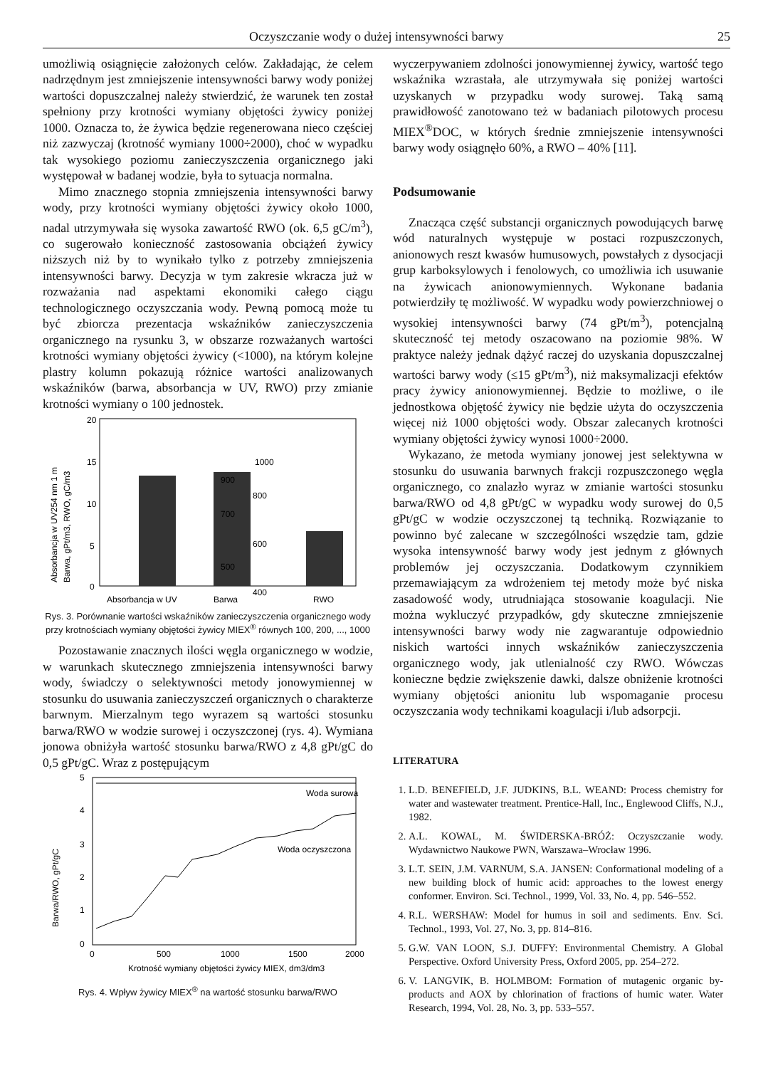Oczyszczanie wody o dużej intensywności barwy 25
umożliwią osiągnięcie założonych celów. Zakładając, że celem nadrzędnym jest zmniejszenie intensywności barwy wody poniżej wartości dopuszczalnej należy stwierdzić, że warunek ten został spełniony przy krotności wymiany objętości żywicy poniżej 1000. Oznacza to, że żywica będzie regenerowana nieco częściej niż zazwyczaj (krotność wymiany 1000÷2000), choć w wypadku tak wysokiego poziomu zanieczyszczenia organicznego jaki występował w badanej wodzie, była to sytuacja normalna.
Mimo znacznego stopnia zmniejszenia intensywności barwy wody, przy krotności wymiany objętości żywicy około 1000, nadal utrzymywała się wysoka zawartość RWO (ok. 6,5 gC/m<sup>3</sup>), co sugerowało konieczność zastosowania obciążeń żywicy niższych niż by to wynikało tylko z potrzeby zmniejszenia intensywności barwy. Decyzja w tym zakresie wkracza już w rozważania nad aspektami ekonomiki całego ciągu technologicznego oczyszczania wody. Pewną pomocą może tu być zbiorcza prezentacja wskaźników zanieczyszczenia organicznego na rysunku 3, w obszarze rozważanych wartości krotności wymiany objętości żywicy (<1000), na którym kolejne plastry kolumn pokazują różnice wartości analizowanych wskaźników (barwa, absorbancja w UV, RWO) przy zmianie krotności wymiany o 100 jednostek.
Absorbancja w UV254 nm 1 m
Barwa, gPt/m3, RWO, gC/m3
20
15
10
5
0
1000
900
800
700
600
500
400
Absorbancja w UV
Barwa
RWO
Rys. 3. Porównanie wartości wskaźników zanieczyszczenia organicznego wody przy krotnościach wymiany objętości żywicy MIEX<sup>®</sup> równych 100, 200, ..., 1000
Pozostawanie znacznych ilości węgla organicznego w wodzie, w warunkach skutecznego zmniejszenia intensywności barwy wody, świadczy o selektywności metody jonowymiennej w stosunku do usuwania zanieczyszczeń organicznych o charakterze barwnym. Mierzalnym tego wyrazem są wartości stosunku barwa/RWO w wodzie surowej i oczyszczonej (rys. 4). Wymiana jonowa obniżyła wartość stosunku barwa/RWO z 4,8 gPt/gC do 0,5 gPt/gC. Wraz z postępującym
Barwa/RWO, gPt/gC
5
4
3
2
1
0
Woda surowa
Woda oczyszczona
0
500
1000
1500
2000
Krotność wymiany objętości żywicy MIEX, dm3/dm3
Rys. 4. Wpływ żywicy MIEX<sup>®</sup> na wartość stosunku barwa/RWO
wyczerpywaniem zdolności jonowymiennej żywicy, wartość tego wskaźnika wzrastała, ale utrzymywała się poniżej wartości uzyskanych w przypadku wody surowej. Taką samą prawidłowość zanotowano też w badaniach pilotowych procesu MIEX<sup>®</sup>DOC, w których średnie zmniejszenie intensywności barwy wody osiągnęło 60%, a RWO – 40% [11].
Podsumowanie
Znacząca część substancji organicznych powodujących barwę wód naturalnych występuje w postaci rozpuszczonych, anionowych reszt kwasów humusowych, powstałych z dysocjacji grup karboksylowych i fenolowych, co umożliwia ich usuwanie na żywicach anionowymiennych. Wykonane badania potwierdziły tę możliwość. W wypadku wody powierzchniowej o wysokiej intensywności barwy (74 gPt/m<sup>3</sup>), potencjalną skuteczność tej metody oszacowano na poziomie 98%. W praktyce należy jednak dążyć raczej do uzyskania dopuszczalnej wartości barwy wody (≤15 gPt/m<sup>3</sup>), niż maksymalizacji efektów pracy żywicy anionowymiennej. Będzie to możliwe, o ile jednostkowa objętość żywicy nie będzie użyta do oczyszczenia więcej niż 1000 objętości wody. Obszar zalecanych krotności wymiany objętości żywicy wynosi 1000÷2000.
Wykazano, że metoda wymiany jonowej jest selektywna w stosunku do usuwania barwnych frakcji rozpuszczonego węgla organicznego, co znalazło wyraz w zmianie wartości stosunku barwa/RWO od 4,8 gPt/gC w wypadku wody surowej do 0,5 gPt/gC w wodzie oczyszczonej tą techniką. Rozwiązanie to powinno być zalecane w szczególności wszędzie tam, gdzie wysoka intensywność barwy wody jest jednym z głównych problemów jej oczyszczania. Dodatkowym czynnikiem przemawiającym za wdrożeniem tej metody może być niska zasadowość wody, utrudniająca stosowanie koagulacji. Nie można wykluczyć przypadków, gdy skuteczne zmniejszenie intensywności barwy wody nie zagwarantuje odpowiednio niskich wartości innych wskaźników zanieczyszczenia organicznego wody, jak utlenialność czy RWO. Wówczas konieczne będzie zwiększenie dawki, dalsze obniżenie krotności wymiany objętości anionitu lub wspomaganie procesu oczyszczania wody technikami koagulacji i/lub adsorpcji.
LITERATURA
1. L.D. BENEFIELD, J.F. JUDKINS, B.L. WEAND: Process chemistry for water and wastewater treatment. Prentice-Hall, Inc., Englewood Cliffs, N.J., 1982.
2. A.L. KOWAL, M. ŚWIDERSKA-BRÓŻ: Oczyszczanie wody. Wydawnictwo Naukowe PWN, Warszawa–Wrocław 1996.
3. L.T. SEIN, J.M. VARNUM, S.A. JANSEN: Conformational modeling of a new building block of humic acid: approaches to the lowest energy conformer. Environ. Sci. Technol., 1999, Vol. 33, No. 4, pp. 546–552.
4. R.L. WERSHAW: Model for humus in soil and sediments. Env. Sci. Technol., 1993, Vol. 27, No. 3, pp. 814–816.
5. G.W. VAN LOON, S.J. DUFFY: Environmental Chemistry. A Global Perspective. Oxford University Press, Oxford 2005, pp. 254–272.
6. V. LANGVIK, B. HOLMBOM: Formation of mutagenic organic by-products and AOX by chlorination of fractions of humic water. Water Research, 1994, Vol. 28, No. 3, pp. 533–557.